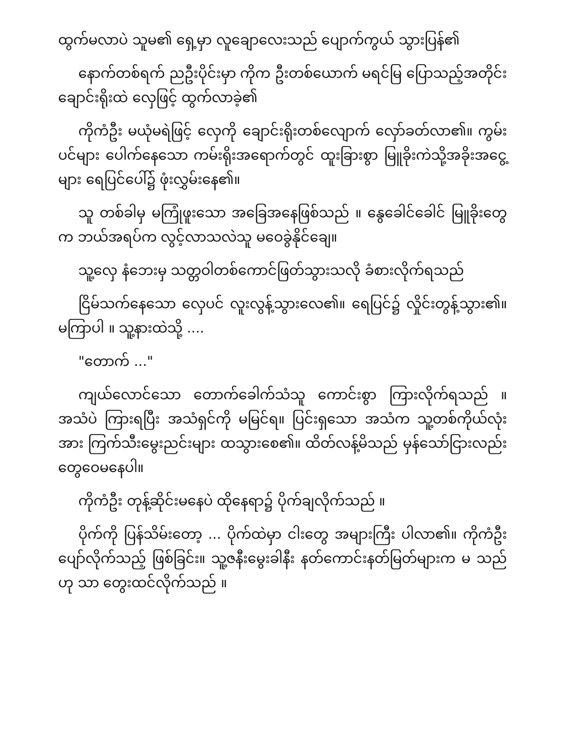ထွက်မလာပဲ သူမ၏ ရှေ့မှာ လူချောလေးသည် ပျောက်ကွယ် သွားပြန်၏
နောက်တစ်ရက် ညဦးပိုင်းမှာ ကိုက ဦးတစ်ယောက် မရင်မြ ပြောသည့်အတိုင်း ချောင်းရိုးထဲ လှေဖြင့် ထွက်လာခဲ့၏
ကိုကံဦး မယုံမရဲဖြင့် လှေကို ချောင်းရိုးတစ်လျောက် လှော်ခတ်လာ၏။ ကွမ်းပင်များ ပေါက်နေသော ကမ်းရိုးအရောက်တွင် ထူးခြားစွာ မြူခိုးကဲသို့အခိုးအငွေ့များ ရေပြင်ပေါ်၌ ဖုံးလွှမ်းနေ၏။
သူ တစ်ခါမှ မကြုံဖူးသော အခြေအနေဖြစ်သည် ။ နွေခေါင်ခေါင် မြူခိုးတွေက ဘယ်အရပ်က လွင့်လာသလဲသူ မဝေခွဲနိုင်ချေ။
သူ့လှေ နံဘေးမှ သတ္တဝါတစ်ကောင်ဖြတ်သွားသလို ခံစားလိုက်ရသည်
ငြိမ်သက်နေသော လှေပင် လူးလွန့်သွားလေ၏။ ရေပြင်၌ လှိုင်းတွန့်သွား၏။ မကြာပါ ။ သူ့နားထဲသို့ ....
"တောက် ..."
ကျယ်လောင်သော တောက်ခေါက်သံသူ ကောင်းစွာ ကြားလိုက်ရသည် ။ အသံပဲ ကြားရပြီး အသံရှင်ကို မမြင်ရ။ ပြင်းရှသော အသံက သူ့တစ်ကိုယ်လုံးအား ကြက်သီးမွေးညင်းများ ထသွားစေ၏။ ထိတ်လန့်မိသည် မှန်သော်ငြားလည်း တွေဝေမနေပါ။
ကိုကံဦး တုန့်ဆိုင်းမနေပဲ ထိုနေရာ၌ ပိုက်ချလိုက်သည် ။
ပိုက်ကို ပြန်သိမ်းတော့ ... ပိုက်ထဲမှာ ငါးတွေ အများကြီး ပါလာ၏။ ကိုကံဦးပျော်လိုက်သည့် ဖြစ်ခြင်း။ သူ့ဇနီးမွေးခါနီး နတ်ကောင်းနတ်မြတ်များက မ သည် ဟု သာ တွေးထင်လိုက်သည် ။